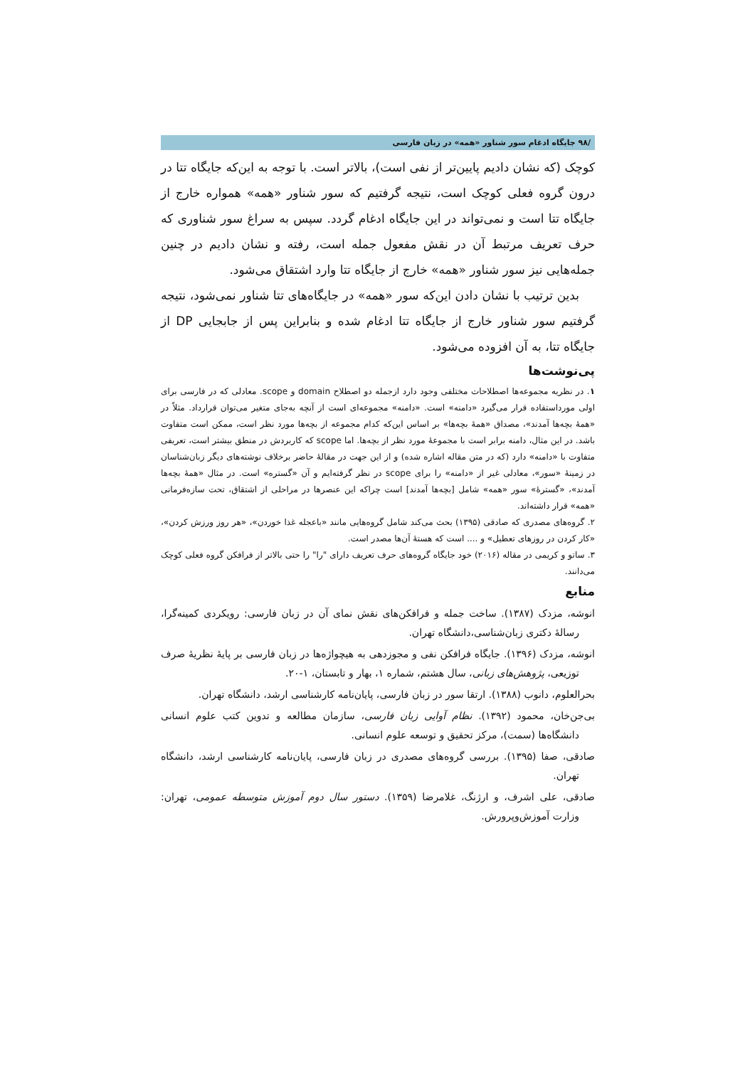/۹۸ جایگاه ادغام سور شناور «همه» در زبان فارسی
کوچک (که نشان دادیم پایین‌تر از نفی است)، بالاتر است. با توجه به این‌که جایگاه تتا در درون گروه فعلی کوچک است، نتیجه گرفتیم که سور شناور «همه» همواره خارج از جایگاه تتا است و نمی‌تواند در این جایگاه ادغام گردد. سپس به سراغ سور شناوری که حرف تعریف مرتبط آن در نقش مفعول جمله است، رفته و نشان دادیم در چنین جمله‌هایی نیز سور شناور «همه» خارج از جایگاه تتا وارد اشتقاق می‌شود.
بدین ترتیب با نشان دادن این‌که سور «همه» در جایگاه‌های تتا شناور نمی‌شود، نتیجه گرفتیم سور شناور خارج از جایگاه تتا ادغام شده و بنابراین پس از جابجایی DP از جایگاه تتا، به آن افزوده می‌شود.
پی‌نوشت‌ها
۱. در نظریه مجموعه‌ها اصطلاحات مختلفی وجود دارد ازجمله دو اصطلاح domain و scope. معادلی که در فارسی برای اولی مورداستفاده قرار می‌گیرد «دامنه» است. «دامنه» مجموعه‌ای است از آنچه به‌جای متغیر می‌توان قرارداد. مثلاً در «همۀ بچه‌ها آمدند»، مصداق «همۀ بچه‌ها» بر اساس این‌که کدام مجموعه از بچه‌ها مورد نظر است، ممکن است متفاوت باشد. در این مثال، دامنه برابر است با مجموعۀ مورد نظر از بچه‌ها. اما scope که کاربردش در منطق بیشتر است، تعریفی متفاوت با «دامنه» دارد (که در متن مقاله اشاره شده) و از این جهت در مقالۀ حاضر برخلاف نوشته‌های دیگر زبان‌شناسان در زمینۀ «سور»، معادلی غیر از «دامنه» را برای scope در نظر گرفته‌ایم و آن «گستره» است. در مثال «همۀ بچه‌ها آمدند»، «گسترۀ» سور «همه» شامل [بچه‌ها آمدند] است چراکه این عنصرها در مراحلی از اشتقاق، تحت سازه‌فرمانی «همه» قرار داشته‌اند.
۲. گروه‌های مصدری که صادقی (۱۳۹۵) بحث می‌کند شامل گروه‌هایی مانند «باعجله غذا خوردن»، «هر روز ورزش کردن»، «کار کردن در روزهای تعطیل» و .... است که هستۀ آن‌ها مصدر است.
۳. ساتو و کریمی در مقاله (۲۰۱۶) خود جایگاه گروه‌های حرف تعریف دارای "را" را حتی بالاتر از فرافکن گروه فعلی کوچک می‌دانند.
منابع
انوشه، مزدک (۱۳۸۷). ساخت جمله و فرافکن‌های نقش نمای آن در زبان فارسی: رویکردی کمینه‌گرا، رسالۀ دکتری زبان‌شناسی،دانشگاه تهران.
انوشه، مزدک (۱۳۹۶). جایگاه فرافکن نفی و مجوزدهی به هیچواژه‌ها در زبان فارسی بر پایۀ نظریۀ صرف توزیعی، پژوهش‌های زبانی، سال هشتم، شماره ۱، بهار و تابستان، ۱-۲۰.
بحرالعلوم، دانوب (۱۳۸۸). ارتقا سور در زبان فارسی، پایان‌نامه کارشناسی ارشد، دانشگاه تهران.
بی‌جن‌خان، محمود (۱۳۹۲). نظام آوایی زبان فارسی، سازمان مطالعه و تدوین کتب علوم انسانی دانشگاه‌ها (سمت)، مرکز تحقیق و توسعه علوم انسانی.
صادقی، صفا (۱۳۹۵). بررسی گروه‌های مصدری در زبان فارسی، پایان‌نامه کارشناسی ارشد، دانشگاه تهران.
صادقی، علی اشرف، و ارژنگ، غلامرضا (۱۳۵۹). دستور سال دوم آموزش متوسطه عمومی، تهران: وزارت آموزش‌وپرورش.